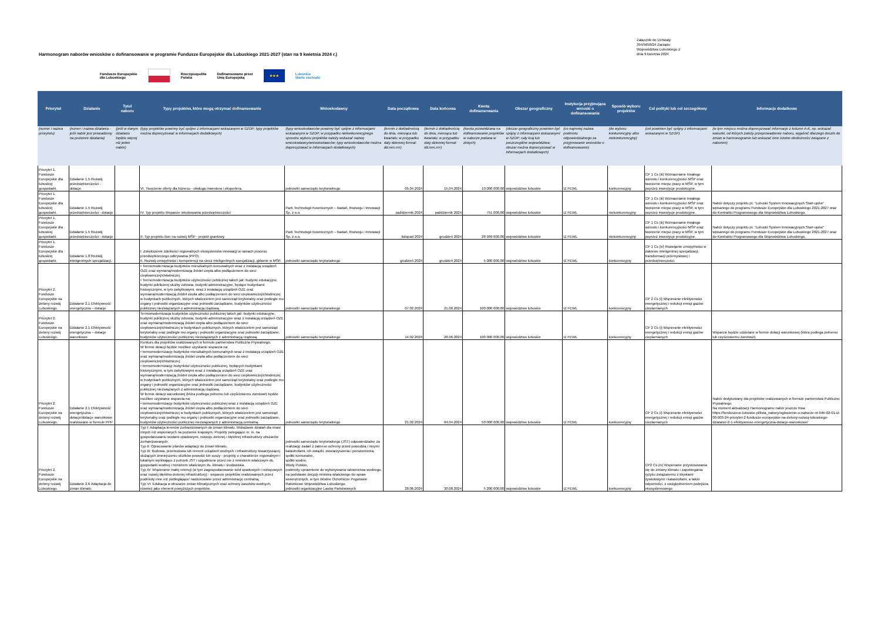Harmonogram naborów wniosków o dofinansowanie w programie Fundusze Europejskie dla Lubuskiego 2021-2027 (stan na 9 kwietnia 2024 r.)
Załącznik do Uchwały 394/5658/24 Zarządu Województwa Lubuskiego z dnia 9 kwietnia 2024
Fundusze Europejskie
dla Lubuskiego
Rzeczpospolita
Polska Dofinansowane przez
Unię Europejską
★★★
Lubuskie
Warte zachodu
| Priorytet | Działanie | Tytuł naboru | Typy projektów, które mogą otrzymać dofinansowanie | Wnioskodawcy | Data początkowa | Data końcowa | Kwota dofinansowania | Obszar geograficzny | Instytucja przyjmująca wnioski o dofinansowanie | Sposób wyboru projektów | Cel polityki lub cel szczegółowy | Informacje dodatkowe |
| --- | --- | --- | --- | --- | --- | --- | --- | --- | --- | --- | --- | --- |
| (numer i nazwa priorytetu) | (numer i nazwa działania - jeśli nabór jest prowadzony na poziomie działania) | (jeśli w danym działaniu będzie więcej niż jeden nabór) | (typy projektów powinny być spójne z informacjami wskazanymi w SZOP; typy projektów można doprecyzować w informacjach dodatkowych) | (typy wnioskodawców powinny być spójne z informacjami wskazanymi w SZOP; w przypadku niekonkurencyjnego sposobu wyboru projektów należy wskazać nazwę wnioskodawcy/wnioskodawców; typy wnioskodawców można doprecyzować w informacjach dodatkowych) | (termin z dokładnością do dnia, miesiąca lub kwartału; w przypadku daty dziennej format: dd.mm.rrrr) | (termin z dokładnością do dnia, miesiąca lub kwartału; w przypadku daty dziennej format: dd.mm.rrrr) | (kwota przewidziana na dofinansowanie projektów w naborze podana w złotych) | (obszar geograficzny powinien być spójny z informacjami wskazanymi w SZOP; cały kraj lub poszczególne województwa; obszar można doprecyzować w informacjach dodatkowych) | (co najmniej nazwa podmiotu odpowiedzialnego za przyjmowanie wniosków o dofinansowanie) | (do wyboru: konkurencyjny albo niekonkurencyjny) | (cel powinien być spójny z informacjami wskazanymi w SZOP) | (w tym miejscu można doprecyzować informacje z kolumn A-K, np. wskazać warunki, od których zależy przeprowadzenie naboru, wyjaśnić dlaczego doszło do zmian w harmonogramie lub wskazać inne istotne okoliczności związane z naborem) |
| Priorytet 1. Fundusze Europejskie dla lubuskiej gospodarki. | Działanie 1.5 Rozwój przedsiębiorczości - dotacje. | | VI. Tworzenie oferty dla biznesu - obsługa inwestora i eksportera. | jednostki samorządu terytorialnego | 05.04.2024 | 15.04.2024 | 10 000 000,00 | województwo lubuskie | IZ FEWL | konkurencyjny | CP 1 Cs (iii) Wzmacnianie trwałego wzrostu i konkurencyjności MŚP oraz tworzenie miejsc pracy w MŚP, w tym poprzez inwestycje produkcyjne. | |
| Priorytet 1. Fundusze Europejskie dla lubuskiej gospodarki. | Działanie 1.5 Rozwój przedsiębiorczości - dotacje | | IV. Typ projektu Wsparcie inkubowania przedsiębiorczości | Park Technologii Kosmicznych – Badań, Rozwoju i Innowacji Sp. z o.o. | październik 2024 | październik 2024 | 751 000,00 | województwo lubuskie | IZ FEWL | niekonkurencyjny | CP 1 Cs (iii) Wzmacnianie trwałego wzrostu i konkurencyjności MŚP oraz tworzenie miejsc pracy w MŚP, w tym poprzez inwestycje produkcyjne. | Nabór dotyczy projektu pt. "Lubuski System Innowacyjnych Start-upów" wpisanego do programu Fundusze Europejskie dla Lubuskiego 2021-2027 oraz do Kontraktu Programowego dla Województwa Lubuskiego. |
| Priorytet 1. Fundusze Europejskie dla lubuskiej gospodarki. | Działanie 1.5 Rozwój przedsiębiorczości - dotacje | | II. Typ projektu Bon na rozwój MŚP - projekt grantowy | Park Technologii Kosmicznych – Badań, Rozwoju i Innowacji Sp. z o.o. | listopad 2024 | grudzień 2024 | 28 999 000,00 | województwo lubuskie | IZ FEWL | niekonkurencyjny | CP 1 Cs (iii) Wzmacnianie trwałego wzrostu i konkurencyjności MŚP oraz tworzenie miejsc pracy w MŚP, w tym poprzez inwestycje produkcyjne. | Nabór dotyczy projektu pt. "Lubuski System Innowacyjnych Start-upów" wpisanego do programu Fundusze Europejskie dla Lubuskiego 2021-2027 oraz do Kontraktu Programowego dla Województwa Lubuskiego. |
| Priorytet 1. Fundusze Europejskie dla lubuskiej gospodarki. | Działanie 1.8 Rozwój inteligentnych specjalizacji. | | I. Zwiększenie zdolności regionalnych ekosystemów innowacji w ramach procesu przedsiębiorczego odkrywania (PPO). II. Rozwój umiejętności i kompetencji na rzecz inteligentnych specjalizacji, głównie w MŚP. | jednostki samorządu terytorialnego | grudzień 2024 | grudzień 2024 | 5 000 000,00 | województwo lubuskie | IZ FEWL | konkurencyjny | CP 1 Cs (iv) Rozwijanie umiejętności w zakresie inteligentnej specjalizacji, transformacji przemysłowej i przedsiębiorczości. | |
| Priorytet 2. Fundusze Europejskie na zielony rozwój Lubuskiego. | Działanie 2.1 Efektywność energetyczna – dotacje | | • Termomodernizacja budynków mieszkalnych komunalnych wraz z instalacją urządzeń OZE oraz wymianą/modernizacją źródeł ciepła albo podłączeniem do sieci ciepłowniczej/chłodniczej. • Termomodernizacja budynków użyteczności publicznej takich jak: budynki edukacyjne, budynki publicznej służby zdrowia, budynki administracyjne, będące budynkami historycznymi, w tym zabytkowymi, wraz z instalacją urządzeń OZE oraz wymianą/modernizacją źródeł ciepła albo podłączeniem do sieci ciepłowniczej/chłodniczej w budynkach publicznych, których właścicielem jest samorząd terytorialny oraz podległe mu organy i jednostki organizacyjne oraz jednostki zarządzane, budynków użyteczności publicznej niezwiązanych z administracją rządową. | jednostki samorządu terytorialnego | 07.02.2024 | 21.06.2024 | 100 000 000,00 | województwo lubuskie | IZ FEWL | konkurencyjny | CP 2 Cs (i) Wspieranie efektywności energetycznej i redukcji emisji gazów cieplarnianych | |
| Priorytet 2. Fundusze Europejskie na zielony rozwój Lubuskiego. | Działanie 2.1 Efektywność energetyczna – dotacje warunkowe | | Termomodernizacja budynków użyteczności publicznej takich jak: budynki edukacyjne, budynki publicznej służby zdrowia, budynki administracyjne wraz z instalacją urządzeń OZE oraz wymianą/modernizacją źródeł ciepła albo podłączeniem do sieci ciepłowniczej/chłodniczej w budynkach publicznych, których właścicielem jest samorząd terytorialny oraz podległe mu organy i jednostki organizacyjne oraz jednostki zarządzane, budynków użyteczności publicznej niezwiązanych z administracją rządową. | jednostki samorządu terytorialnego | 14.02.2024 | 28.06.2024 | 100 000 000,00 | województwo lubuskie | IZ FEWL | konkurencyjny | CP 2 Cs (i) Wspieranie efektywności energetycznej i redukcji emisji gazów cieplarnianych | Wsparcie będzie udzielane w formie dotacji warunkowej (która podlega pełnemu lub częściowemu zwrotowi). |
| Priorytet 2. Fundusze Europejskie na zielony rozwój Lubuskiego. | Działanie 2.1 Efektywność energetyczna – dotacje/dotacje warunkowe realizowane w formule PPP | | Konkurs dla projektów realizowanych w formule partnerstwa Publiczno Prywatnego. W formie dotacji będzie możliwe uzyskanie wsparcia na: • termomodernizację budynków mieszkalnych komunalnych wraz z instalacją urządzeń OZE oraz wymianą/modernizacją źródeł ciepła albo podłączeniem do sieci ciepłowniczej/chłodniczej; • termomodernizację budynków użyteczności publicznej, będących budynkami historycznymi, w tym zabytkowymi wraz z instalacją urządzeń OZE oraz wymianą/modernizacją źródeł ciepła albo podłączeniem do sieci ciepłowniczej/chłodniczej w budynkach publicznych, których właścicielem jest samorząd terytorialny oraz podległe mu organy i jednostki organizacyjne oraz jednostki zarządzane, budynków użyteczności publicznej niezwiązanych z administracją rządową. W formie dotacji warunkowej (która podlega pełnemu lub częściowemu zwrotowi) będzie możliwe uzyskanie wsparcia na: • termomodernizację budynków użyteczności publicznej wraz z instalacją urządzeń OZE oraz wymianą/modernizacją źródeł ciepła albo podłączeniem do sieci ciepłowniczej/chłodniczej w budynkach publicznych, których właścicielem jest samorząd terytorialny oraz podległe mu organy i jednostki organizacyjne oraz jednostki zarządzane, budynków użyteczności publicznej niezwiązanych z administracją centralną. | jednostki samorządu terytorialnego | 21.02.2024 | 04.04.2024 | 50 000 000,00 | województwo lubuskie | IZ FEWL | konkurencyjny | CP 2 Cs (i) Wspieranie efektywności energetycznej i redukcji emisji gazów cieplarnianych | Nabór dedykowany dla projektów realizowanych w formule partnerstwa Publiczno Prywatnego. Na moment aktualizacji Harmonogramu nabór jeszcze trwa: https://funduszeue.lubuskie.pl/lista_nabory/ogloszenie-o-naborze-nr-felb-02-01-iz-00-003-24-priorytet-2-fundusze-europejskie-na-zielony-rozwoj-lubuskiego-dzialanie-2-1-efektywnosc-energetyczna-dotacje-warunkowe/ |
| Priorytet 2. Fundusze Europejskie na zielony rozwój Lubuskiego. | Działanie 2.6 Adaptacja do zmian klimatu. | | Typ I: Adaptacja terenów zurbanizowanych do zmian klimatu. Wdrażanie działań dla miast innych niż wspieranych na poziomie krajowym. Projekty polegające m. in. na gospodarowaniu wodami opadowymi, rozwoju zielonej i błękitnej infrastruktury obszarów zurbanizowanych. Typ II: Opracowanie planów adaptacji do zmian klimatu. Typ III: Budowa, przebudowa lub remont urządzeń wodnych i infrastruktury towarzyszącej służących zmniejszeniu skutków powodzi lub suszy - projekty o charakterze regionalnym i lokalnym wynikające z potrzeb JST i uzgodnione przez nie z ministrem właściwym ds. gospodarki wodnej i ministrem właściwym ds. klimatu i środowiska. Typ IV: Wspieranie małej retencji (w tym zagospodarowanie wód opadowych i roztopowych oraz rozwój błękitno-zielonej infrastruktury) - wsparcie projektów realizowanych przez podmioty inne niż podległające/ nadzorowane przez administrację centralną. Typ VI: Edukacja w obszarze zmian klimatycznych oraz ochrony zasobów wodnych, również jako element powyższych projektów. | jednostki samorządu terytorialnego (JST) odpowiedzialne za realizację zadań z zakresu ochrony przed powodzią i innymi katastrofami, ich związki, stowarzyszenia i porozumienia, spółki komunalne, spółki wodne, Wody Polskie, podmioty uprawnione do wykonywania ratownictwa wodnego, na podstawie decyzji ministra właściwego do spraw wewnętrznych, w tym Wodne Ochotnicze Pogotowie Ratunkowe Województwa Lubuskiego, jednostki organizacyjne Lasów Państwowych | 28.06.2024 | 30.08.2024 | 5 200 000,00 | województwo lubuskie | IZ FEWL | konkurencyjny | CP2 Cs (iv) Wspieranie przystosowania się do zmiany klimatu i zapobiegania ryzyku związanemu z klęskami żywiołowymi i katastrofami, a także odporności, z uwzględnieniem podejścia ekosystemowego | |